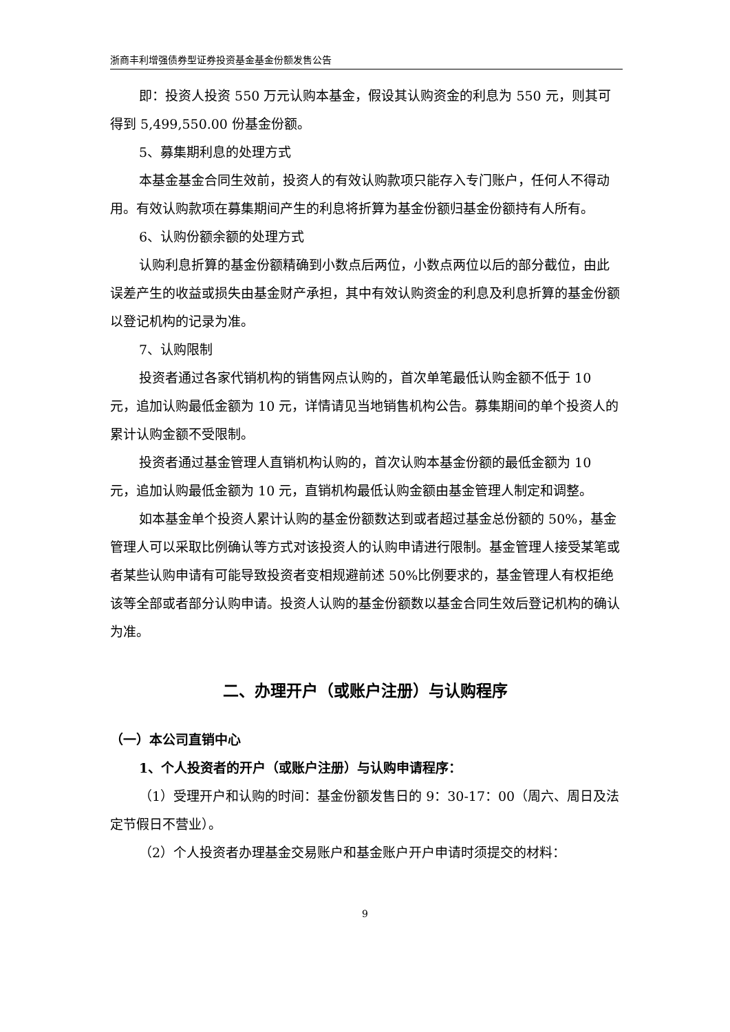浙商丰利增强债券型证券投资基金基金份额发售公告
即：投资人投资 550 万元认购本基金，假设其认购资金的利息为 550 元，则其可得到 5,499,550.00 份基金份额。
5、募集期利息的处理方式
本基金基金合同生效前，投资人的有效认购款项只能存入专门账户，任何人不得动用。有效认购款项在募集期间产生的利息将折算为基金份额归基金份额持有人所有。
6、认购份额余额的处理方式
认购利息折算的基金份额精确到小数点后两位，小数点两位以后的部分截位，由此误差产生的收益或损失由基金财产承担，其中有效认购资金的利息及利息折算的基金份额以登记机构的记录为准。
7、认购限制
投资者通过各家代销机构的销售网点认购的，首次单笔最低认购金额不低于 10 元，追加认购最低金额为 10 元，详情请见当地销售机构公告。募集期间的单个投资人的累计认购金额不受限制。
投资者通过基金管理人直销机构认购的，首次认购本基金份额的最低金额为 10 元，追加认购最低金额为 10 元，直销机构最低认购金额由基金管理人制定和调整。
如本基金单个投资人累计认购的基金份额数达到或者超过基金总份额的 50%，基金管理人可以采取比例确认等方式对该投资人的认购申请进行限制。基金管理人接受某笔或者某些认购申请有可能导致投资者变相规避前述 50%比例要求的，基金管理人有权拒绝该等全部或者部分认购申请。投资人认购的基金份额数以基金合同生效后登记机构的确认为准。
二、办理开户（或账户注册）与认购程序
（一）本公司直销中心
1、个人投资者的开户（或账户注册）与认购申请程序：
（1）受理开户和认购的时间：基金份额发售日的 9：30-17：00（周六、周日及法定节假日不营业）。
（2）个人投资者办理基金交易账户和基金账户开户申请时须提交的材料：
9